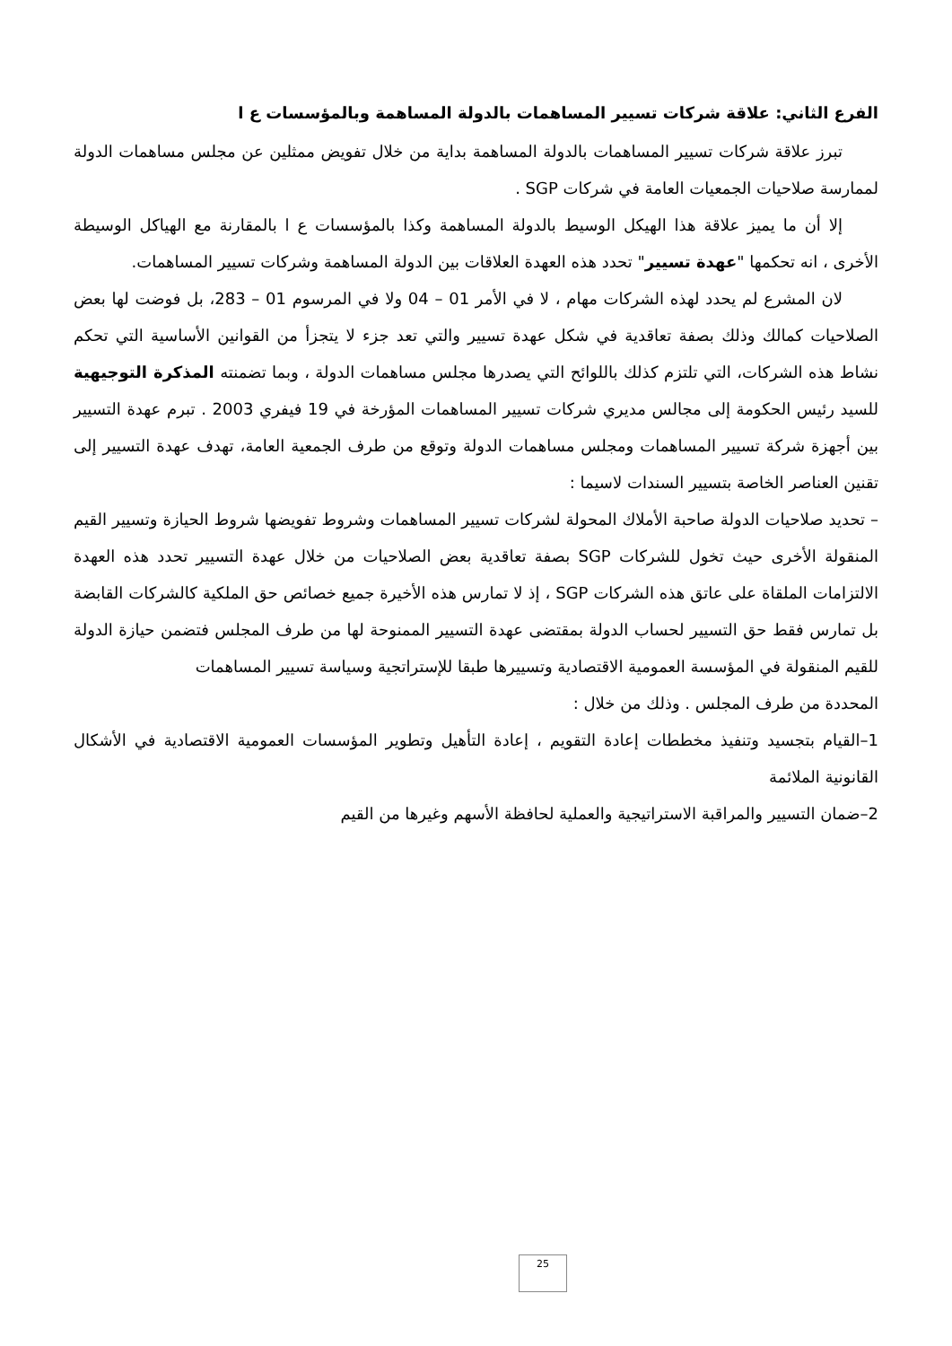الفرع الثاني: علاقة شركات تسيير المساهمات بالدولة المساهمة وبالمؤسسات ع ا
تبرز علاقة شركات تسيير المساهمات بالدولة المساهمة بداية من خلال تفويض ممثلين عن مجلس مساهمات الدولة لممارسة صلاحيات الجمعيات العامة في شركات SGP .
إلا أن ما يميز علاقة هذا الهيكل الوسيط بالدولة المساهمة وكذا بالمؤسسات ع ا بالمقارنة مع الهياكل الوسيطة الأخرى ، انه تحكمها "عهدة تسيير" تحدد هذه العهدة العلاقات بين الدولة المساهمة وشركات تسيير المساهمات.
لان المشرع لم يحدد لهذه الشركات مهام ، لا في الأمر 01 – 04 ولا في المرسوم 01 – 283، بل فوضت لها بعض الصلاحيات كمالك وذلك بصفة تعاقدية في شكل عهدة تسيير والتي تعد جزء لا يتجزأ من القوانين الأساسية التي تحكم نشاط هذه الشركات، التي تلتزم كذلك باللوائح التي يصدرها مجلس مساهمات الدولة ، وبما تضمنته المذكرة التوجيهية للسيد رئيس الحكومة إلى مجالس مديري شركات تسيير المساهمات المؤرخة في 19 فيفري 2003 . تبرم عهدة التسيير بين أجهزة شركة تسيير المساهمات ومجلس مساهمات الدولة وتوقع من طرف الجمعية العامة، تهدف عهدة التسيير إلى تقنين العناصر الخاصة بتسيير السندات لاسيما :
– تحديد صلاحيات الدولة صاحبة الأملاك المحولة لشركات تسيير المساهمات وشروط تفويضها شروط الحيازة وتسيير القيم المنقولة الأخرى حيث تخول للشركات SGP بصفة تعاقدية بعض الصلاحيات من خلال عهدة التسيير تحدد هذه العهدة الالتزامات الملقاة على عاتق هذه الشركات SGP ، إذ لا تمارس هذه الأخيرة جميع خصائص حق الملكية كالشركات القابضة بل تمارس فقط حق التسيير لحساب الدولة بمقتضى عهدة التسيير الممنوحة لها من طرف المجلس فتضمن حيازة الدولة للقيم المنقولة في المؤسسة العمومية الاقتصادية وتسييرها طبقا للإستراتجية وسياسة تسيير المساهمات
المحددة من طرف المجلس . وذلك من خلال :
1–القيام بتجسيد وتنفيذ مخططات إعادة التقويم ، إعادة التأهيل وتطوير المؤسسات العمومية الاقتصادية في الأشكال القانونية الملائمة
2–ضمان التسيير والمراقبة الاستراتيجية والعملية لحافظة الأسهم وغيرها من القيم
25